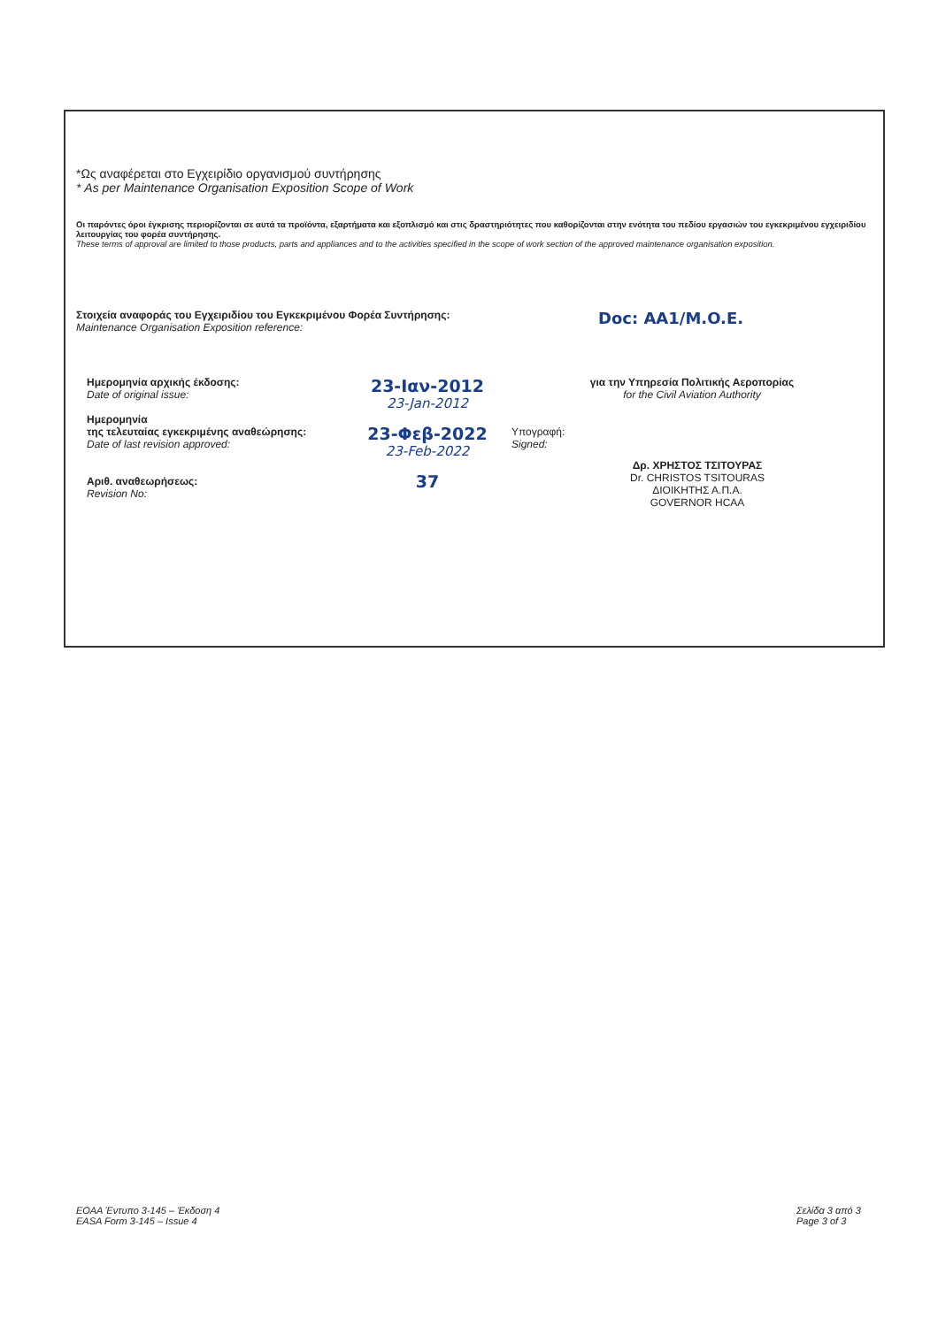*Ως αναφέρεται στο Εγχειρίδιο οργανισμού συντήρησης
* As per Maintenance Organisation Exposition Scope of Work
Οι παρόντες όροι έγκρισης περιορίζονται σε αυτά τα προϊόντα, εξαρτήματα και εξοπλισμό και στις δραστηριότητες που καθορίζονται στην ενότητα του πεδίου εργασιών του εγκεκριμένου εγχειριδίου λειτουργίας του φορέα συντήρησης.
These terms of approval are limited to those products, parts and appliances and to the activities specified in the scope of work section of the approved maintenance organisation exposition.
Στοιχεία αναφοράς του Εγχειριδίου του Εγκεκριμένου Φορέα Συντήρησης:
Maintenance Organisation Exposition reference:
Doc: AA1/M.O.E.
Ημερομηνία αρχικής έκδοσης:
Date of original issue:
Ημερομηνία
της τελευταίας εγκεκριμένης αναθεώρησης:
Date of last revision approved:
Αριθ. αναθεωρήσεως:
Revision No:
23-Ιαν-2012
23-Jan-2012
23-Φεβ-2022
23-Feb-2022
37
για την Υπηρεσία Πολιτικής Αεροπορίας
for the Civil Aviation Authority
Υπογραφή:
Signed:
Δρ. ΧΡΗΣΤΟΣ ΤΣΙΤΟΥΡΑΣ
Dr. CHRISTOS TSITOURAS
ΔΙΟΙΚΗΤΗΣ Α.Π.Α.
GOVERNOR HCAA
ΕΟΑΑ Έντυπο 3-145 – Έκδοση 4
EASA Form 3-145 – Issue 4
Σελίδα 3 από 3
Page 3 of 3